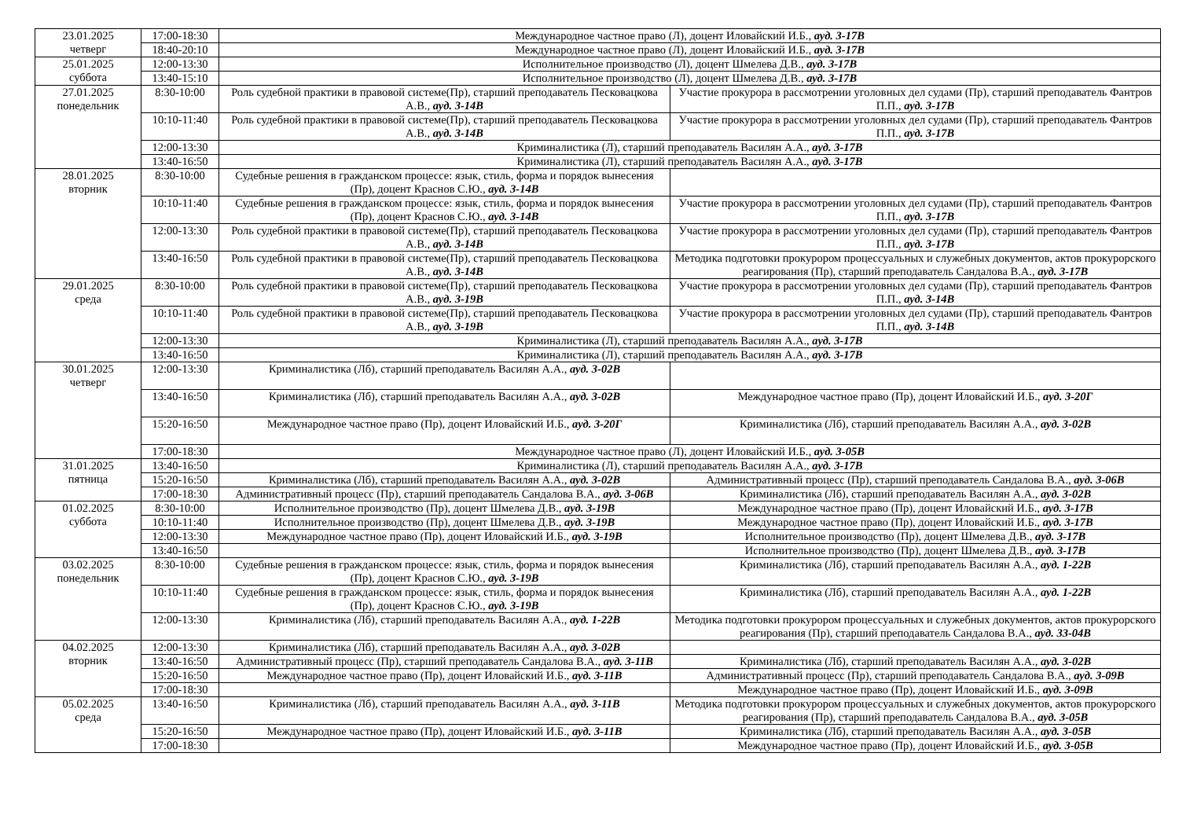| 23.01.2025 четверг | 17:00-18:30 | Международное частное право (Л), доцент Иловайский И.Б., ауд. 3-17В | |
| | 18:40-20:10 | Международное частное право (Л), доцент Иловайский И.Б., ауд. 3-17В | |
| 25.01.2025 суббота | 12:00-13:30 | Исполнительное производство (Л), доцент Шмелева Д.В., ауд. 3-17В | |
| | 13:40-15:10 | Исполнительное производство (Л), доцент Шмелева Д.В., ауд. 3-17В | |
| 27.01.2025 понедельник | 8:30-10:00 | Роль судебной практики в правовой системе(Пр), старший преподаватель Песковацкова А.В., ауд. 3-14В | Участие прокурора в рассмотрении уголовных дел судами (Пр), старший преподаватель Фантров П.П., ауд. 3-17В |
| | 10:10-11:40 | Роль судебной практики в правовой системе(Пр), старший преподаватель Песковацкова А.В., ауд. 3-14В | Участие прокурора в рассмотрении уголовных дел судами (Пр), старший преподаватель Фантров П.П., ауд. 3-17В |
| | 12:00-13:30 | Криминалистика (Л), старший преподаватель Василян А.А., ауд. 3-17В | |
| | 13:40-16:50 | Криминалистика (Л), старший преподаватель Василян А.А., ауд. 3-17В | |
| 28.01.2025 вторник | 8:30-10:00 | Судебные решения в гражданском процессе: язык, стиль, форма и порядок вынесения (Пр), доцент Краснов С.Ю., ауд. 3-14В | |
| | 10:10-11:40 | Судебные решения в гражданском процессе: язык, стиль, форма и порядок вынесения (Пр), доцент Краснов С.Ю., ауд. 3-14В | Участие прокурора в рассмотрении уголовных дел судами (Пр), старший преподаватель Фантров П.П., ауд. 3-17В |
| | 12:00-13:30 | Роль судебной практики в правовой системе(Пр), старший преподаватель Песковацкова А.В., ауд. 3-14В | Участие прокурора в рассмотрении уголовных дел судами (Пр), старший преподаватель Фантров П.П., ауд. 3-17В |
| | 13:40-16:50 | Роль судебной практики в правовой системе(Пр), старший преподаватель Песковацкова А.В., ауд. 3-14В | Методика подготовки прокурором процессуальных и служебных документов, актов прокурорского реагирования (Пр), старший преподаватель Сандалова В.А., ауд. 3-17В |
| 29.01.2025 среда | 8:30-10:00 | Роль судебной практики в правовой системе(Пр), старший преподаватель Песковацкова А.В., ауд. 3-19В | Участие прокурора в рассмотрении уголовных дел судами (Пр), старший преподаватель Фантров П.П., ауд. 3-14В |
| | 10:10-11:40 | Роль судебной практики в правовой системе(Пр), старший преподаватель Песковацкова А.В., ауд. 3-19В | Участие прокурора в рассмотрении уголовных дел судами (Пр), старший преподаватель Фантров П.П., ауд. 3-14В |
| | 12:00-13:30 | Криминалистика (Л), старший преподаватель Василян А.А., ауд. 3-17В | |
| | 13:40-16:50 | Криминалистика (Л), старший преподаватель Василян А.А., ауд. 3-17В | |
| 30.01.2025 четверг | 12:00-13:30 | Криминалистика (Лб), старший преподаватель Василян А.А., ауд. 3-02В | |
| | 13:40-16:50 | Криминалистика (Лб), старший преподаватель Василян А.А., ауд. 3-02В | Международное частное право (Пр), доцент Иловайский И.Б., ауд. 3-20Г |
| | 15:20-16:50 | Международное частное право (Пр), доцент Иловайский И.Б., ауд. 3-20Г | Криминалистика (Лб), старший преподаватель Василян А.А., ауд. 3-02В |
| | 17:00-18:30 | Международное частное право (Л), доцент Иловайский И.Б., ауд. 3-05В | |
| 31.01.2025 пятница | 13:40-16:50 | Криминалистика (Л), старший преподаватель Василян А.А., ауд. 3-17В | |
| | 15:20-16:50 | Криминалистика (Лб), старший преподаватель Василян А.А., ауд. 3-02В | Административный процесс (Пр), старший преподаватель Сандалова В.А., ауд. 3-06В |
| | 17:00-18:30 | Административный процесс (Пр), старший преподаватель Сандалова В.А., ауд. 3-06В | Криминалистика (Лб), старший преподаватель Василян А.А., ауд. 3-02В |
| 01.02.2025 суббота | 8:30-10:00 | Исполнительное производство (Пр), доцент Шмелева Д.В., ауд. 3-19В | Международное частное право (Пр), доцент Иловайский И.Б., ауд. 3-17В |
| | 10:10-11:40 | Исполнительное производство (Пр), доцент Шмелева Д.В., ауд. 3-19В | Международное частное право (Пр), доцент Иловайский И.Б., ауд. 3-17В |
| | 12:00-13:30 | Международное частное право (Пр), доцент Иловайский И.Б., ауд. 3-19В | Исполнительное производство (Пр), доцент Шмелева Д.В., ауд. 3-17В |
| | 13:40-16:50 | | Исполнительное производство (Пр), доцент Шмелева Д.В., ауд. 3-17В |
| 03.02.2025 понедельник | 8:30-10:00 | Судебные решения в гражданском процессе: язык, стиль, форма и порядок вынесения (Пр), доцент Краснов С.Ю., ауд. 3-19В | Криминалистика (Лб), старший преподаватель Василян А.А., ауд. 1-22В |
| | 10:10-11:40 | Судебные решения в гражданском процессе: язык, стиль, форма и порядок вынесения (Пр), доцент Краснов С.Ю., ауд. 3-19В | Криминалистика (Лб), старший преподаватель Василян А.А., ауд. 1-22В |
| | 12:00-13:30 | Криминалистика (Лб), старший преподаватель Василян А.А., ауд. 1-22В | Методика подготовки прокурором процессуальных и служебных документов, актов прокурорского реагирования (Пр), старший преподаватель Сандалова В.А., ауд. 33-04В |
| 04.02.2025 вторник | 12:00-13:30 | Криминалистика (Лб), старший преподаватель Василян А.А., ауд. 3-02В | |
| | 13:40-16:50 | Административный процесс (Пр), старший преподаватель Сандалова В.А., ауд. 3-11В | Криминалистика (Лб), старший преподаватель Василян А.А., ауд. 3-02В |
| | 15:20-16:50 | Международное частное право (Пр), доцент Иловайский И.Б., ауд. 3-11В | Административный процесс (Пр), старший преподаватель Сандалова В.А., ауд. 3-09В |
| | 17:00-18:30 | | Международное частное право (Пр), доцент Иловайский И.Б., ауд. 3-09В |
| 05.02.2025 среда | 13:40-16:50 | Криминалистика (Лб), старший преподаватель Василян А.А., ауд. 3-11В | Методика подготовки прокурором процессуальных и служебных документов, актов прокурорского реагирования (Пр), старший преподаватель Сандалова В.А., ауд. 3-05В |
| | 15:20-16:50 | Международное частное право (Пр), доцент Иловайский И.Б., ауд. 3-11В | Криминалистика (Лб), старший преподаватель Василян А.А., ауд. 3-05В |
| | 17:00-18:30 | | Международное частное право (Пр), доцент Иловайский И.Б., ауд. 3-05В |